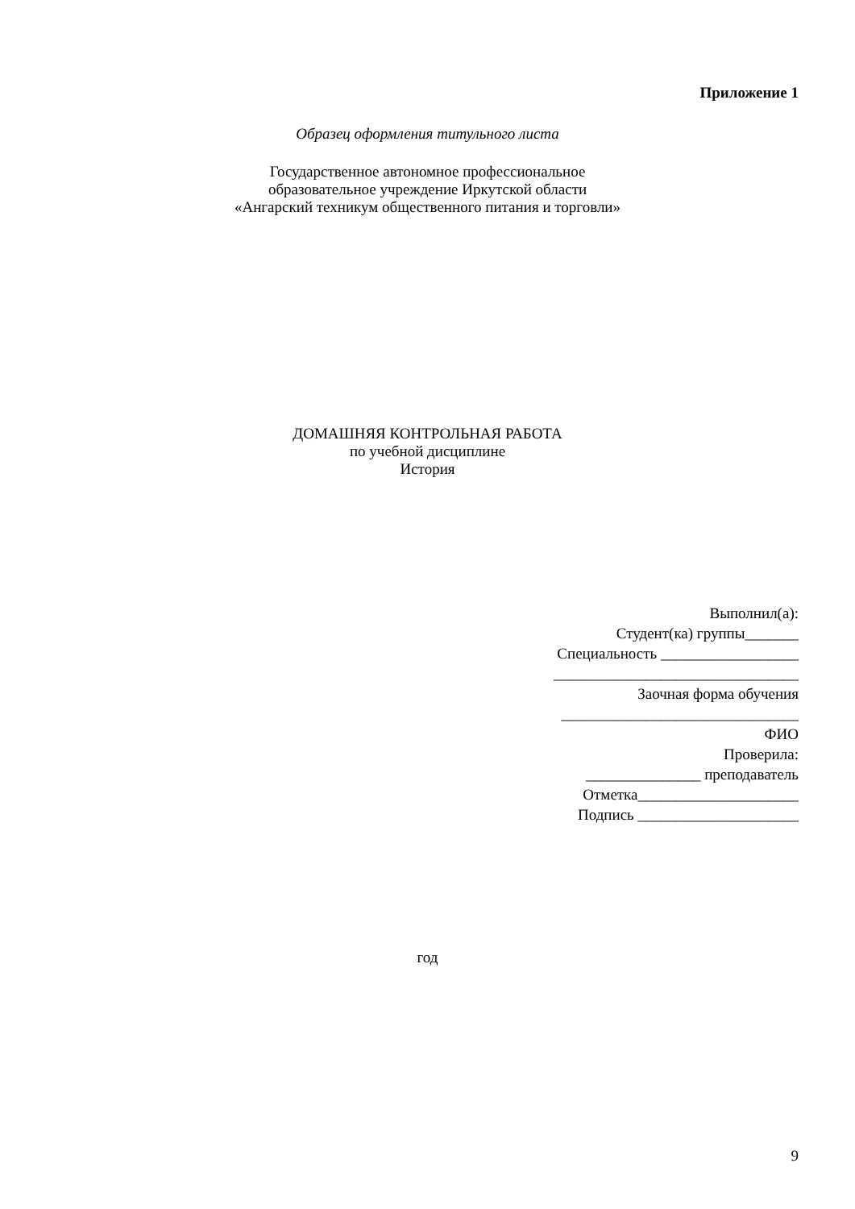Приложение 1
Образец оформления титульного листа
Государственное автономное профессиональное
образовательное учреждение Иркутской области
«Ангарский техникум общественного питания и торговли»
ДОМАШНЯЯ КОНТРОЛЬНАЯ РАБОТА
по учебной дисциплине
История
Выполнил(а):
Студент(ка) группы_______
Специальность __________________
________________________________
Заочная форма обучения
_______________________________
ФИО
Проверила:
_______________ преподаватель
Отметка_____________________
Подпись _____________________
год
9